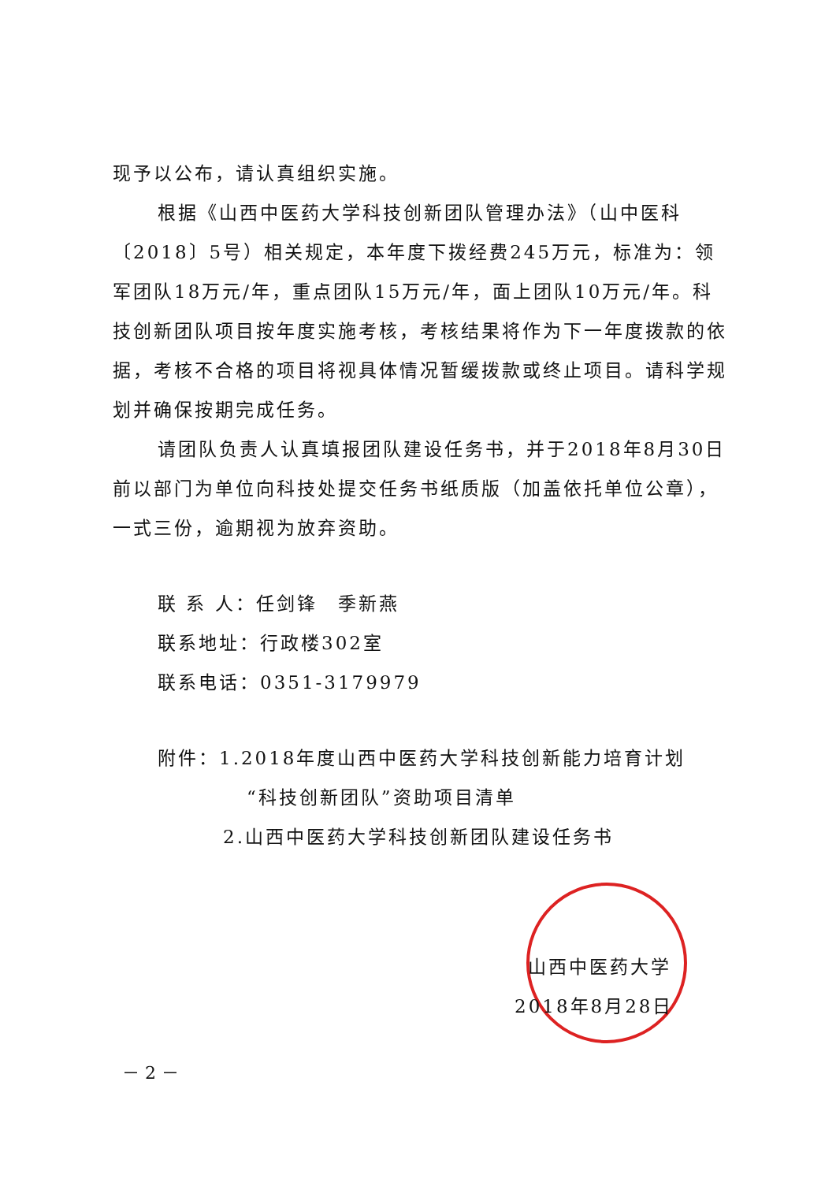现予以公布，请认真组织实施。
根据《山西中医药大学科技创新团队管理办法》（山中医科〔2018〕5号）相关规定，本年度下拨经费245万元，标准为：领军团队18万元/年，重点团队15万元/年，面上团队10万元/年。科技创新团队项目按年度实施考核，考核结果将作为下一年度拨款的依据，考核不合格的项目将视具体情况暂缓拨款或终止项目。请科学规划并确保按期完成任务。
请团队负责人认真填报团队建设任务书，并于2018年8月30日前以部门为单位向科技处提交任务书纸质版（加盖依托单位公章），一式三份，逾期视为放弃资助。
联 系 人：任剑锋　季新燕
联系地址：行政楼302室
联系电话：0351-3179979
附件：1.2018年度山西中医药大学科技创新能力培育计划
“科技创新团队”资助项目清单
2.山西中医药大学科技创新团队建设任务书
山西中医药大学
2018年8月28日
－ 2 －